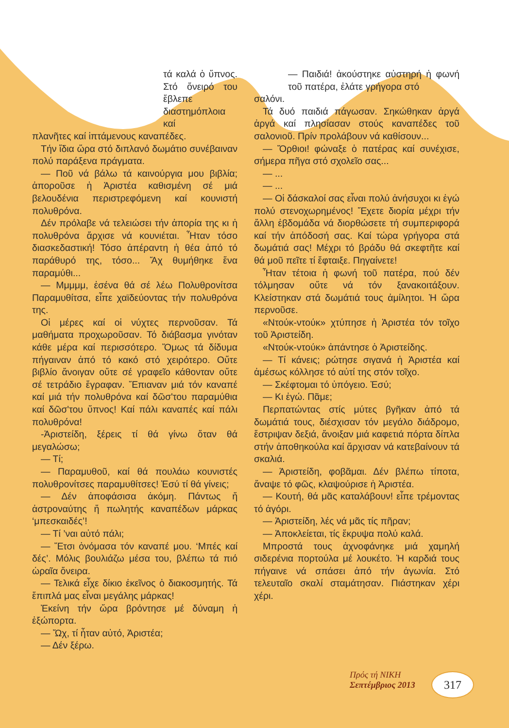τά καλά ὁ ὕπνος. Στό ὄνειρό του ἔβλεπε διαστημόπλοια καί
πλανῆτες καί ἱπτάμενους καναπέδες.
Τήν ἴδια ὥρα στό διπλανό δωμάτιο συνέβαιναν πολύ παράξενα πράγματα.
— Ποῦ νά βάλω τά καινούργια μου βιβλία; ἀποροῦσε ἡ Ἀριστέα καθισμένη σέ μιά βελουδένια περιστρεφόμενη καί κουνιστή πολυθρόνα.
Δέν πρόλαβε νά τελειώσει τήν ἀπορία της κι ἡ πολυθρόνα ἄρχισε νά κουνιέται. Ἦταν τόσο διασκεδαστική! Τόσο ἀπέραντη ἡ θέα ἀπό τό παράθυρό της, τόσο... Ἄχ θυμήθηκε ἕνα παραμύθι...
— Μμμμμ, ἐσένα θά σέ λέω Πολυθρονίτσα Παραμυθίτσα, εἶπε χαϊδεύοντας τήν πολυθρόνα της.
Οἱ μέρες καί οἱ νύχτες περνοῦσαν. Τά μαθήματα προχωροῦσαν. Τό διάβασμα γινόταν κάθε μέρα καί περισσότερο. Ὅμως τά δίδυμα πήγαιναν ἀπό τό κακό στό χειρότερο. Οὔτε βιβλίο ἄνοιγαν οὔτε σέ γραφεῖο κάθονταν οὔτε σέ τετράδιο ἔγραφαν. Ἔπιαναν μιά τόν καναπέ καί μιά τήν πολυθρόνα καί δῶσ'του παραμύθια καί δῶσ'του ὕπνος! Καί πάλι καναπές καί πάλι πολυθρόνα!
-Ἀριστείδη, ξέρεις τί θά γίνω ὅταν θά μεγαλώσω;
— Τί;
— Παραμυθοῦ, καί θά πουλάω κουνιστές πολυθρονίτσες παραμυθίτσες! Ἐσύ τί θά γίνεις;
— Δέν ἀποφάσισα ἀκόμη. Πάντως ἤ ἀστροναύτης ἤ πωλητής καναπέδων μάρκας ‘μπεσκαιδές’!
— Τί ’ναι αὐτό πάλι;
— Ἔτσι ὀνόμασα τόν καναπέ μου. ‘Μπές καί δές’. Μόλις βουλιάζω μέσα του, βλέπω τά πιό ὡραῖα ὄνειρα.
— Τελικά εἶχε δίκιο ἐκεῖνος ὁ διακοσμητής. Τά ἔπιπλά μας εἶναι μεγάλης μάρκας!
Ἐκείνη τήν ὥρα βρόντησε μέ δύναμη ἡ ἐξώπορτα.
— Ὤχ, τί ἦταν αὐτό, Ἀριστέα;
— Δέν ξέρω.
— Παιδιά! ἀκούστηκε αὐστηρή ἡ φωνή τοῦ πατέρα, ἐλάτε γρήγορα στό
σαλόνι.
Τά δυό παιδιά πάγωσαν. Σηκώθηκαν ἀργά ἀργά καί πλησίασαν στούς καναπέδες τοῦ σαλονιοῦ. Πρίν προλάβουν νά καθίσουν...
— Ὄρθιοι! φώναξε ὁ πατέρας καί συνέχισε, σήμερα πῆγα στό σχολεῖο σας...
— ...
— ...
— Οἱ δάσκαλοί σας εἶναι πολύ ἀνήσυχοι κι ἐγώ πολύ στενοχωρημένος! Ἔχετε διορία μέχρι τήν ἄλλη ἑβδομάδα νά διορθώσετε τή συμπεριφορά καί τήν ἀπόδοσή σας. Καί τώρα γρήγορα στά δωμάτιά σας! Μέχρι τό βράδυ θά σκεφτῆτε καί θά μοῦ πεῖτε τί ἔφταιξε. Πηγαίνετε!
Ἦταν τέτοια ἡ φωνή τοῦ πατέρα, πού δέν τόλμησαν οὔτε νά τόν ξανακοιτάξουν. Κλείστηκαν στά δωμάτιά τους ἀμίλητοι. Ἡ ὥρα περνοῦσε.
«Ντούκ-ντούκ» χτύπησε ἡ Ἀριστέα τόν τοῖχο τοῦ Ἀριστείδη.
«Ντούκ-ντούκ» ἀπάντησε ὁ Ἀριστείδης.
— Τί κάνεις; ρώτησε σιγανά ἡ Ἀριστέα καί ἀμέσως κόλλησε τό αὐτί της στόν τοῖχο.
— Σκέφτομαι τό ὑπόγειο. Ἐσύ;
— Κι ἐγώ. Πᾶμε;
Περπατώντας στίς μύτες βγῆκαν ἀπό τά δωμάτιά τους, διέσχισαν τόν μεγάλο διάδρομο, ἔστριψαν δεξιά, ἄνοιξαν μιά καφετιά πόρτα δίπλα στήν ἀποθηκούλα καί ἄρχισαν νά κατεβαίνουν τά σκαλιά.
— Ἀριστείδη, φοβᾶμαι. Δέν βλέπω τίποτα, ἄναψε τό φῶς, κλαψούρισε ἡ Ἀριστέα.
— Κουτή, θά μᾶς καταλάβουν! εἶπε τρέμοντας τό ἀγόρι.
— Ἀριστείδη, λές νά μᾶς τίς πῆραν;
— Ἀποκλείεται, τίς ἔκρυψα πολύ καλά.
Μπροστά τους ἀχνοφάνηκε μιά χαμηλή σιδερένια πορτούλα μέ λουκέτο. Ἡ καρδιά τους πήγαινε νά σπάσει ἀπό τήν ἀγωνία. Στό τελευταῖο σκαλί σταμάτησαν. Πιάστηκαν χέρι χέρι.
Πρός τή ΝΙΚΗ
Σεπτέμβριος 2013
317